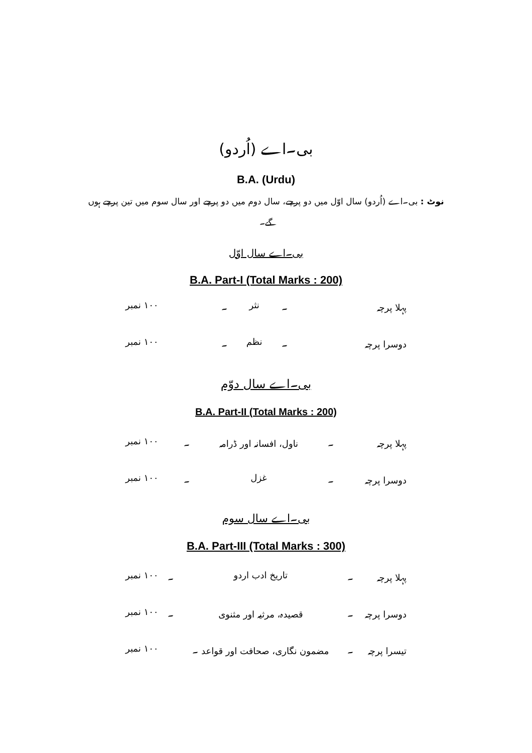بی۔اے (اُردو)
B.A. (Urdu)
نوٹ : بی۔اے (اُردو) سال اوّل میں دو پرچے، سال دوم میں دو پرچے اور سال سوم میں تین پرچے ہوں گے۔
بی۔اے سال اوّل
B.A. Part-I (Total Marks : 200)
| پہلا پرچہ | ۔ | نثر | ۔ | ۱۰۰ نمبر |
| دوسرا پرچہ | ۔ | نظم | ۔ | ۱۰۰ نمبر |
بی۔اے سال دوّم
B.A. Part-II (Total Marks : 200)
| پہلا پرچہ | ۔ | ناول، افسانہ اور ڈرامہ | ۔ | ۱۰۰ نمبر |
| دوسرا پرچہ | ۔ | غزل | ۔ | ۱۰۰ نمبر |
بی۔اے سال سوم
B.A. Part-III (Total Marks : 300)
| پہلا پرچہ | ۔ | تاریخ ادب اردو | ۔ | ۱۰۰ نمبر |
| دوسرا پرچہ | ۔ | قصیدہ، مرثیہ اور مثنوی | ۔ | ۱۰۰ نمبر |
| تیسرا پرچہ | ۔ | مضمون نگاری، صحافت اور قواعد ۔ | | ۱۰۰ نمبر |